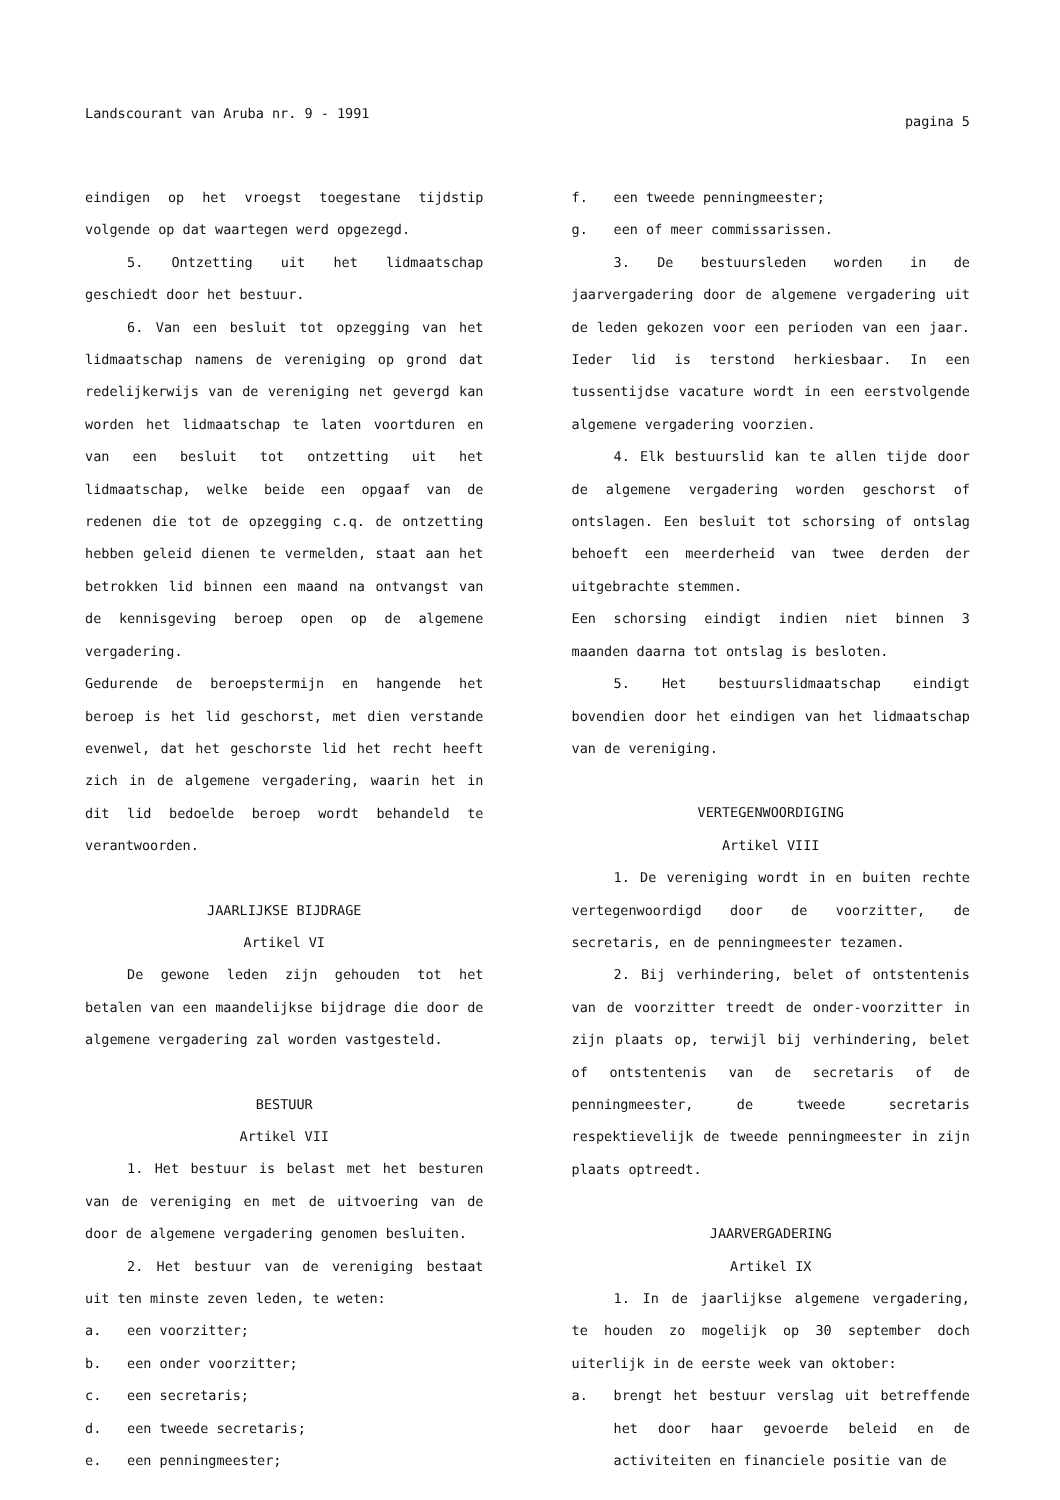Landscourant van Aruba nr. 9 - 1991 pagina 5
eindigen op het vroegst toegestane tijdstip volgende op dat waartegen werd opgezegd.
5. Ontzetting uit het lidmaatschap geschiedt door het bestuur.
6. Van een besluit tot opzegging van het lidmaatschap namens de vereniging op grond dat redelijkerwijs van de vereniging net gevergd kan worden het lidmaatschap te laten voortduren en van een besluit tot ontzetting uit het lidmaatschap, welke beide een opgaaf van de redenen die tot de opzegging c.q. de ontzetting hebben geleid dienen te vermelden, staat aan het betrokken lid binnen een maand na ontvangst van de kennisgeving beroep open op de algemene vergadering.
Gedurende de beroepstermijn en hangende het beroep is het lid geschorst, met dien verstande evenwel, dat het geschorste lid het recht heeft zich in de algemene vergadering, waarin het in dit lid bedoelde beroep wordt behandeld te verantwoorden.
JAARLIJKSE BIJDRAGE
Artikel VI
De gewone leden zijn gehouden tot het betalen van een maandelijkse bijdrage die door de algemene vergadering zal worden vastgesteld.
BESTUUR
Artikel VII
1. Het bestuur is belast met het besturen van de vereniging en met de uitvoering van de door de algemene vergadering genomen besluiten.
2. Het bestuur van de vereniging bestaat uit ten minste zeven leden, te weten:
a. een voorzitter;
b. een onder voorzitter;
c. een secretaris;
d. een tweede secretaris;
e. een penningmeester;
f. een tweede penningmeester;
g. een of meer commissarissen.
3. De bestuursleden worden in de jaarvergadering door de algemene vergadering uit de leden gekozen voor een perioden van een jaar. Ieder lid is terstond herkiesbaar. In een tussentijdse vacature wordt in een eerstvolgende algemene vergadering voorzien.
4. Elk bestuurslid kan te allen tijde door de algemene vergadering worden geschorst of ontslagen. Een besluit tot schorsing of ontslag behoeft een meerderheid van twee derden der uitgebrachte stemmen.
Een schorsing eindigt indien niet binnen 3 maanden daarna tot ontslag is besloten.
5. Het bestuurslidmaatschap eindigt bovendien door het eindigen van het lidmaatschap van de vereniging.
VERTEGENWOORDIGING
Artikel VIII
1. De vereniging wordt in en buiten rechte vertegenwoordigd door de voorzitter, de secretaris, en de penningmeester tezamen.
2. Bij verhindering, belet of ontstentenis van de voorzitter treedt de onder-voorzitter in zijn plaats op, terwijl bij verhindering, belet of ontstentenis van de secretaris of de penningmeester, de tweede secretaris respektievelijk de tweede penningmeester in zijn plaats optreedt.
JAARVERGADERING
Artikel IX
1. In de jaarlijkse algemene vergadering, te houden zo mogelijk op 30 september doch uiterlijk in de eerste week van oktober:
a. brengt het bestuur verslag uit betreffende het door haar gevoerde beleid en de activiteiten en financiele positie van de